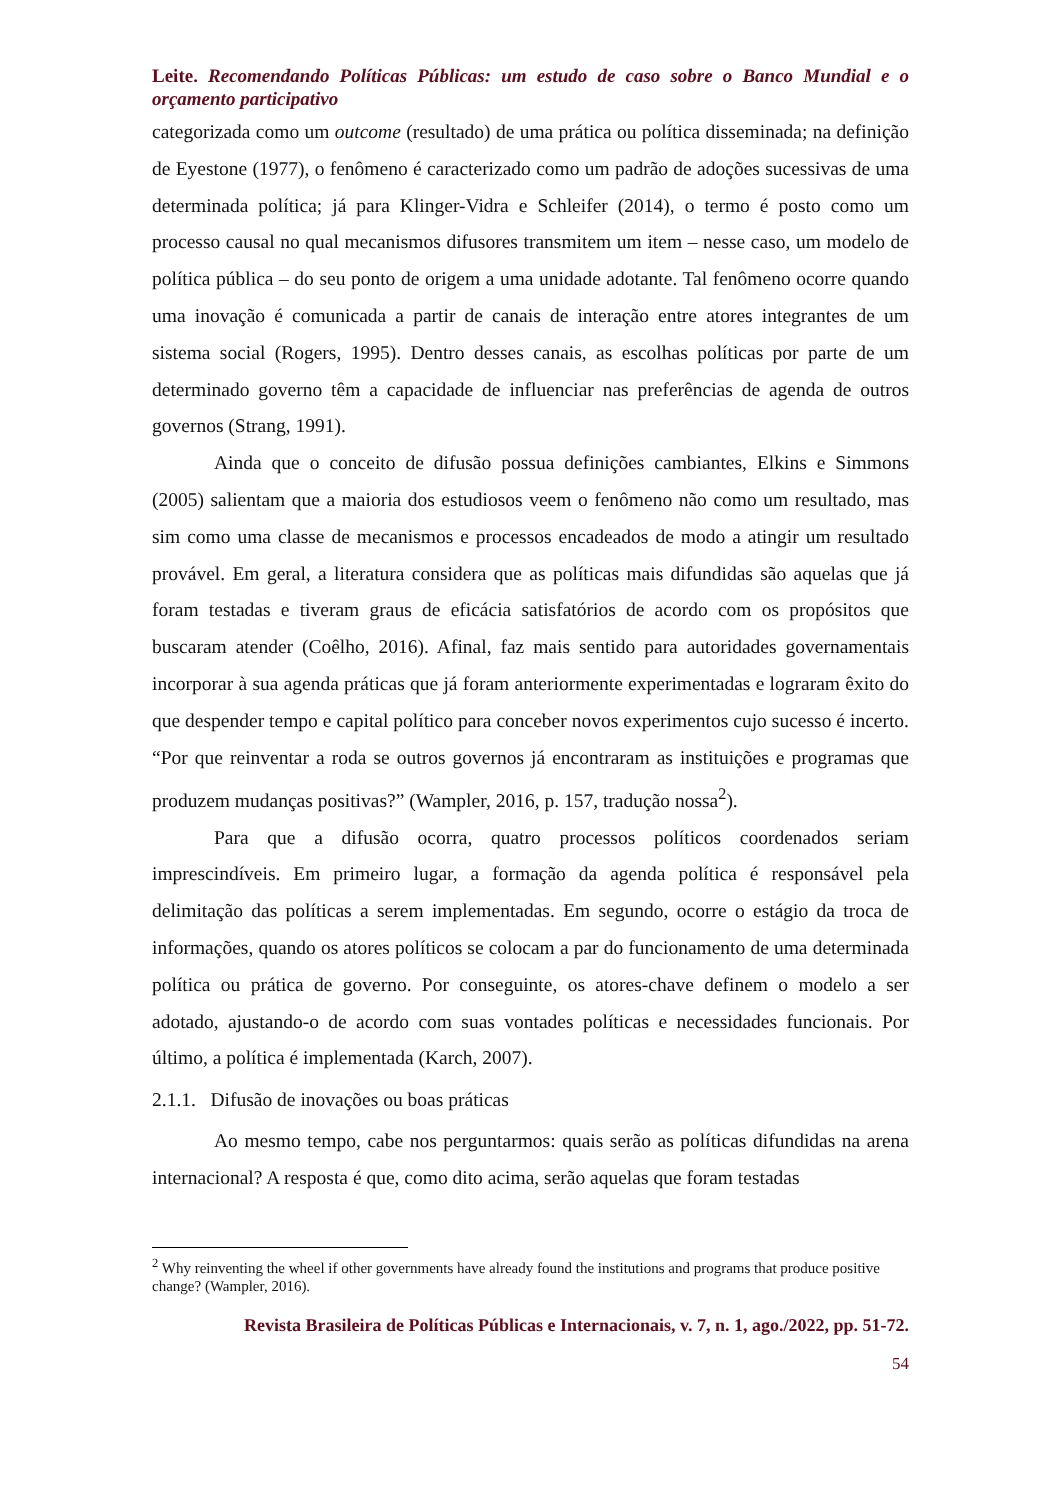Leite. Recomendando Políticas Públicas: um estudo de caso sobre o Banco Mundial e o orçamento participativo
categorizada como um outcome (resultado) de uma prática ou política disseminada; na definição de Eyestone (1977), o fenômeno é caracterizado como um padrão de adoções sucessivas de uma determinada política; já para Klinger-Vidra e Schleifer (2014), o termo é posto como um processo causal no qual mecanismos difusores transmitem um item – nesse caso, um modelo de política pública – do seu ponto de origem a uma unidade adotante. Tal fenômeno ocorre quando uma inovação é comunicada a partir de canais de interação entre atores integrantes de um sistema social (Rogers, 1995). Dentro desses canais, as escolhas políticas por parte de um determinado governo têm a capacidade de influenciar nas preferências de agenda de outros governos (Strang, 1991).
Ainda que o conceito de difusão possua definições cambiantes, Elkins e Simmons (2005) salientam que a maioria dos estudiosos veem o fenômeno não como um resultado, mas sim como uma classe de mecanismos e processos encadeados de modo a atingir um resultado provável. Em geral, a literatura considera que as políticas mais difundidas são aquelas que já foram testadas e tiveram graus de eficácia satisfatórios de acordo com os propósitos que buscaram atender (Coêlho, 2016). Afinal, faz mais sentido para autoridades governamentais incorporar à sua agenda práticas que já foram anteriormente experimentadas e lograram êxito do que despender tempo e capital político para conceber novos experimentos cujo sucesso é incerto. “Por que reinventar a roda se outros governos já encontraram as instituições e programas que produzem mudanças positivas?” (Wampler, 2016, p. 157, tradução nossa<sup>2</sup>).
Para que a difusão ocorra, quatro processos políticos coordenados seriam imprescindíveis. Em primeiro lugar, a formação da agenda política é responsável pela delimitação das políticas a serem implementadas. Em segundo, ocorre o estágio da troca de informações, quando os atores políticos se colocam a par do funcionamento de uma determinada política ou prática de governo. Por conseguinte, os atores-chave definem o modelo a ser adotado, ajustando-o de acordo com suas vontades políticas e necessidades funcionais. Por último, a política é implementada (Karch, 2007).
2.1.1. Difusão de inovações ou boas práticas
Ao mesmo tempo, cabe nos perguntarmos: quais serão as políticas difundidas na arena internacional? A resposta é que, como dito acima, serão aquelas que foram testadas
<sup>2</sup> Why reinventing the wheel if other governments have already found the institutions and programs that produce positive change? (Wampler, 2016).
Revista Brasileira de Políticas Públicas e Internacionais, v. 7, n. 1, ago./2022, pp. 51-72.
54